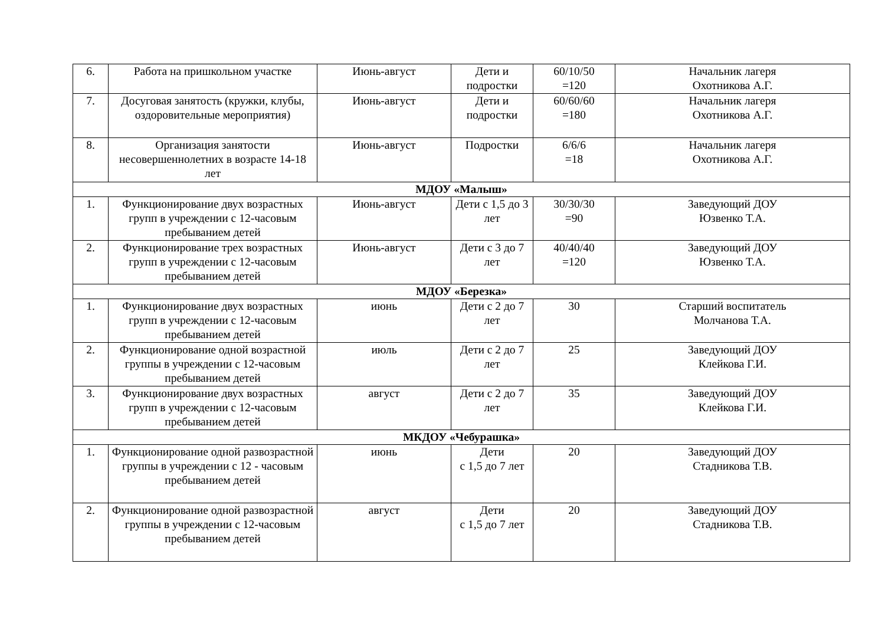| 6. | Работа на пришкольном участке | Июнь-август | Дети и подростки | 60/10/50 =120 | Начальник лагеря Охотникова А.Г. |
| 7. | Досуговая занятость (кружки, клубы, оздоровительные мероприятия) | Июнь-август | Дети и подростки | 60/60/60 =180 | Начальник лагеря Охотникова А.Г. |
| 8. | Организация занятости несовершеннолетних в возрасте 14-18 лет | Июнь-август | Подростки | 6/6/6 =18 | Начальник лагеря Охотникова А.Г. |
| МДОУ «Малыш» | | | | | |
| 1. | Функционирование двух возрастных групп в учреждении с 12-часовым пребыванием детей | Июнь-август | Дети с 1,5 до 3 лет | 30/30/30 =90 | Заведующий ДОУ Юзвенко Т.А. |
| 2. | Функционирование трех возрастных групп в учреждении с 12-часовым пребыванием детей | Июнь-август | Дети с 3 до 7 лет | 40/40/40 =120 | Заведующий ДОУ Юзвенко Т.А. |
| МДОУ «Березка» | | | | | |
| 1. | Функционирование двух возрастных групп в учреждении с 12-часовым пребыванием детей | июнь | Дети с 2 до 7 лет | 30 | Старший воспитатель Молчанова Т.А. |
| 2. | Функционирование одной возрастной группы в учреждении с 12-часовым пребыванием детей | июль | Дети с 2 до 7 лет | 25 | Заведующий ДОУ Клейкова Г.И. |
| 3. | Функционирование двух возрастных групп в учреждении с 12-часовым пребыванием детей | август | Дети с 2 до 7 лет | 35 | Заведующий ДОУ Клейкова Г.И. |
| МКДОУ «Чебурашка» | | | | | |
| 1. | Функционирование одной развозрастной группы в учреждении с 12 - часовым пребыванием детей | июнь | Дети с 1,5 до 7 лет | 20 | Заведующий ДОУ Стадникова Т.В. |
| 2. | Функционирование одной развозрастной группы в учреждении с 12-часовым пребыванием детей | август | Дети с 1,5 до 7 лет | 20 | Заведующий ДОУ Стадникова Т.В. |